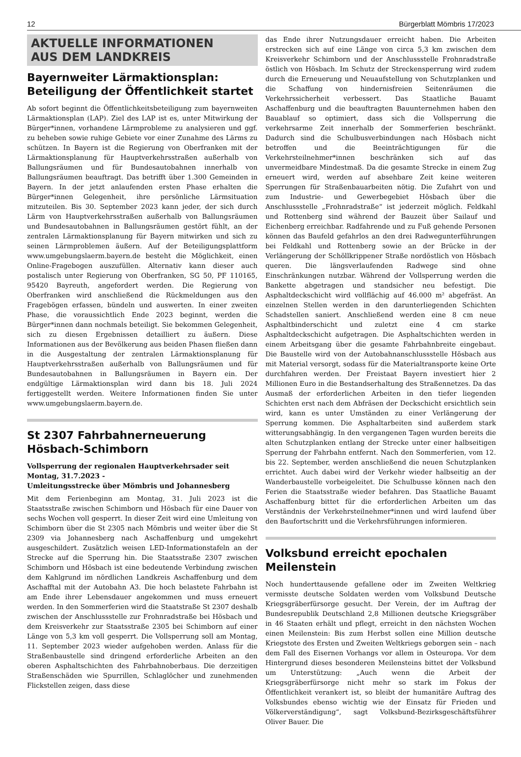12 Bürgerblatt Mömbris 17/2023
AKTUELLE INFORMATIONEN
AUS DEM LANDKREIS
Bayernweiter Lärmaktionsplan: Beteiligung der Öffentlichkeit startet
Ab sofort beginnt die Öffentlichkeitsbeteiligung zum bayernweiten Lärmaktionsplan (LAP). Ziel des LAP ist es, unter Mitwirkung der Bürger*innen, vorhandene Lärmprobleme zu analysieren und ggf. zu beheben sowie ruhige Gebiete vor einer Zunahme des Lärms zu schützen. In Bayern ist die Regierung von Oberfranken mit der Lärmaktionsplanung für Hauptverkehrsstraßen außerhalb von Ballungsräumen und für Bundesautobahnen innerhalb von Ballungsräumen beauftragt. Das betrifft über 1.300 Gemeinden in Bayern. In der jetzt anlaufenden ersten Phase erhalten die Bürger*innen Gelegenheit, ihre persönliche Lärmsituation mitzuteilen. Bis 30. September 2023 kann jeder, der sich durch Lärm von Hauptverkehrsstraßen außerhalb von Ballungsräumen und Bundesautobahnen in Ballungsräumen gestört fühlt, an der zentralen Lärmaktionsplanung für Bayern mitwirken und sich zu seinen Lärmproblemen äußern. Auf der Beteiligungsplattform www.umgebungslaerm.bayern.de besteht die Möglichkeit, einen Online-Fragebogen auszufüllen. Alternativ kann dieser auch postalisch unter Regierung von Oberfranken, SG 50, PF 110165, 95420 Bayreuth, angefordert werden. Die Regierung von Oberfranken wird anschließend die Rückmeldungen aus den Fragebögen erfassen, bündeln und auswerten. In einer zweiten Phase, die voraussichtlich Ende 2023 beginnt, werden die Bürger*innen dann nochmals beteiligt. Sie bekommen Gelegenheit, sich zu diesen Ergebnissen detailliert zu äußern. Diese Informationen aus der Bevölkerung aus beiden Phasen fließen dann in die Ausgestaltung der zentralen Lärmaktionsplanung für Hauptverkehrsstraßen außerhalb von Ballungsräumen und für Bundesautobahnen in Ballungsräumen in Bayern ein. Der endgültige Lärmaktionsplan wird dann bis 18. Juli 2024 fertiggestellt werden. Weitere Informationen finden Sie unter www.umgebungslaerm.bayern.de.
St 2307 Fahrbahnerneuerung Hösbach-Schimborn
Vollsperrung der regionalen Hauptverkehrsader seit Montag, 31.7.2023 -
Umleitungsstrecke über Mömbris und Johannesberg
Mit dem Ferienbeginn am Montag, 31. Juli 2023 ist die Staatsstraße zwischen Schimborn und Hösbach für eine Dauer von sechs Wochen voll gesperrt. In dieser Zeit wird eine Umleitung von Schimborn über die St 2305 nach Mömbris und weiter über die St 2309 via Johannesberg nach Aschaffenburg und umgekehrt ausgeschildert. Zusätzlich weisen LED-Informationstafeln an der Strecke auf die Sperrung hin. Die Staatsstraße 2307 zwischen Schimborn und Hösbach ist eine bedeutende Verbindung zwischen dem Kahlgrund im nördlichen Landkreis Aschaffenburg und dem Aschafftal mit der Autobahn A3. Die hoch belastete Fahrbahn ist am Ende ihrer Lebensdauer angekommen und muss erneuert werden. In den Sommerferien wird die Staatstraße St 2307 deshalb zwischen der Anschlussstelle zur Frohnradstraße bei Hösbach und dem Kreisverkehr zur Staatsstraße 2305 bei Schimborn auf einer Länge von 5,3 km voll gesperrt. Die Vollsperrung soll am Montag, 11. September 2023 wieder aufgehoben werden. Anlass für die Straßenbaustelle sind dringend erforderliche Arbeiten an den oberen Asphaltschichten des Fahrbahnoberbaus. Die derzeitigen Straßenschäden wie Spurrillen, Schlaglöcher und zunehmenden Flickstellen zeigen, dass diese
das Ende ihrer Nutzungsdauer erreicht haben. Die Arbeiten erstrecken sich auf eine Länge von circa 5,3 km zwischen dem Kreisverkehr Schimborn und der Anschlussstelle Frohnradstraße östlich von Hösbach. Im Schutz der Streckensperrung wird zudem durch die Erneuerung und Neuaufstellung von Schutzplanken und die Schaffung von hindernisfreien Seitenräumen die Verkehrssicherheit verbessert. Das Staatliche Bauamt Aschaffenburg und die beauftragten Bauunternehmen haben den Bauablauf so optimiert, dass sich die Vollsperrung die verkehrsarme Zeit innerhalb der Sommerferien beschränkt. Dadurch sind die Schulbusverbindungen nach Hösbach nicht betroffen und die Beeinträchtigungen für die Verkehrsteilnehmer*innen beschränken sich auf das unvermeidbare Mindestmaß. Da die gesamte Strecke in einem Zug erneuert wird, werden auf absehbare Zeit keine weiteren Sperrungen für Straßenbauarbeiten nötig. Die Zufahrt von und zum Industrie- und Gewerbegebiet Hösbach über die Anschlussstelle „Frohnradstraße“ ist jederzeit möglich. Feldkahl und Rottenberg sind während der Bauzeit über Sailauf und Eichenberg erreichbar. Radfahrende und zu Fuß gehende Personen können das Baufeld gefahrlos an den drei Radwegunterführungen bei Feldkahl und Rottenberg sowie an der Brücke in der Verlängerung der Schöllkrippener Straße nordöstlich von Hösbach queren. Die längsverlaufenden Radwege sind ohne Einschränkungen nutzbar. Während der Vollsperrung werden die Bankette abgetragen und standsicher neu befestigt. Die Asphaltdeckschicht wird vollflächig auf 46.000 m² abgefräst. An einzelnen Stellen werden in den darunterliegenden Schichten Schadstellen saniert. Anschließend werden eine 8 cm neue Asphaltbinderschicht und zuletzt eine 4 cm starke Asphaltdeckschicht aufgetragen. Die Asphaltschichten werden in einem Arbeitsgang über die gesamte Fahrbahnbreite eingebaut. Die Baustelle wird von der Autobahnanschlussstelle Hösbach aus mit Material versorgt, sodass für die Materialtransporte keine Orte durchfahren werden. Der Freistaat Bayern investiert hier 2 Millionen Euro in die Bestandserhaltung des Straßennetzes. Da das Ausmaß der erforderlichen Arbeiten in den tiefer liegenden Schichten erst nach dem Abfräsen der Deckschicht ersichtlich sein wird, kann es unter Umständen zu einer Verlängerung der Sperrung kommen. Die Asphaltarbeiten sind außerdem stark witterungsabhängig. In den vergangenen Tagen wurden bereits die alten Schutzplanken entlang der Strecke unter einer halbseitigen Sperrung der Fahrbahn entfernt. Nach den Sommerferien, vom 12. bis 22. September, werden anschließend die neuen Schutzplanken errichtet. Auch dabei wird der Verkehr wieder halbseitig an der Wanderbaustelle vorbeigeleitet. Die Schulbusse können nach den Ferien die Staatsstraße wieder befahren. Das Staatliche Bauamt Aschaffenburg bittet für die erforderlichen Arbeiten um das Verständnis der Verkehrsteilnehmer*innen und wird laufend über den Baufortschritt und die Verkehrsführungen informieren.
Volksbund erreicht epochalen Meilenstein
Noch hunderttausende gefallene oder im Zweiten Weltkrieg vermisste deutsche Soldaten werden vom Volksbund Deutsche Kriegsgräberfürsorge gesucht. Der Verein, der im Auftrag der Bundesrepublik Deutschland 2,8 Millionen deutsche Kriegsgräber in 46 Staaten erhält und pflegt, erreicht in den nächsten Wochen einen Meilenstein: Bis zum Herbst sollen eine Million deutsche Kriegstote des Ersten und Zweiten Weltkriegs geborgen sein – nach dem Fall des Eisernen Vorhangs vor allem in Osteuropa. Vor dem Hintergrund dieses besonderen Meilensteins bittet der Volksbund um Unterstützung: „Auch wenn die Arbeit der Kriegsgräberfürsorge nicht mehr so stark im Fokus der Öffentlichkeit verankert ist, so bleibt der humanitäre Auftrag des Volksbundes ebenso wichtig wie der Einsatz für Frieden und Völkerverständigung“, sagt Volksbund-Bezirksgeschäftsführer Oliver Bauer. Die